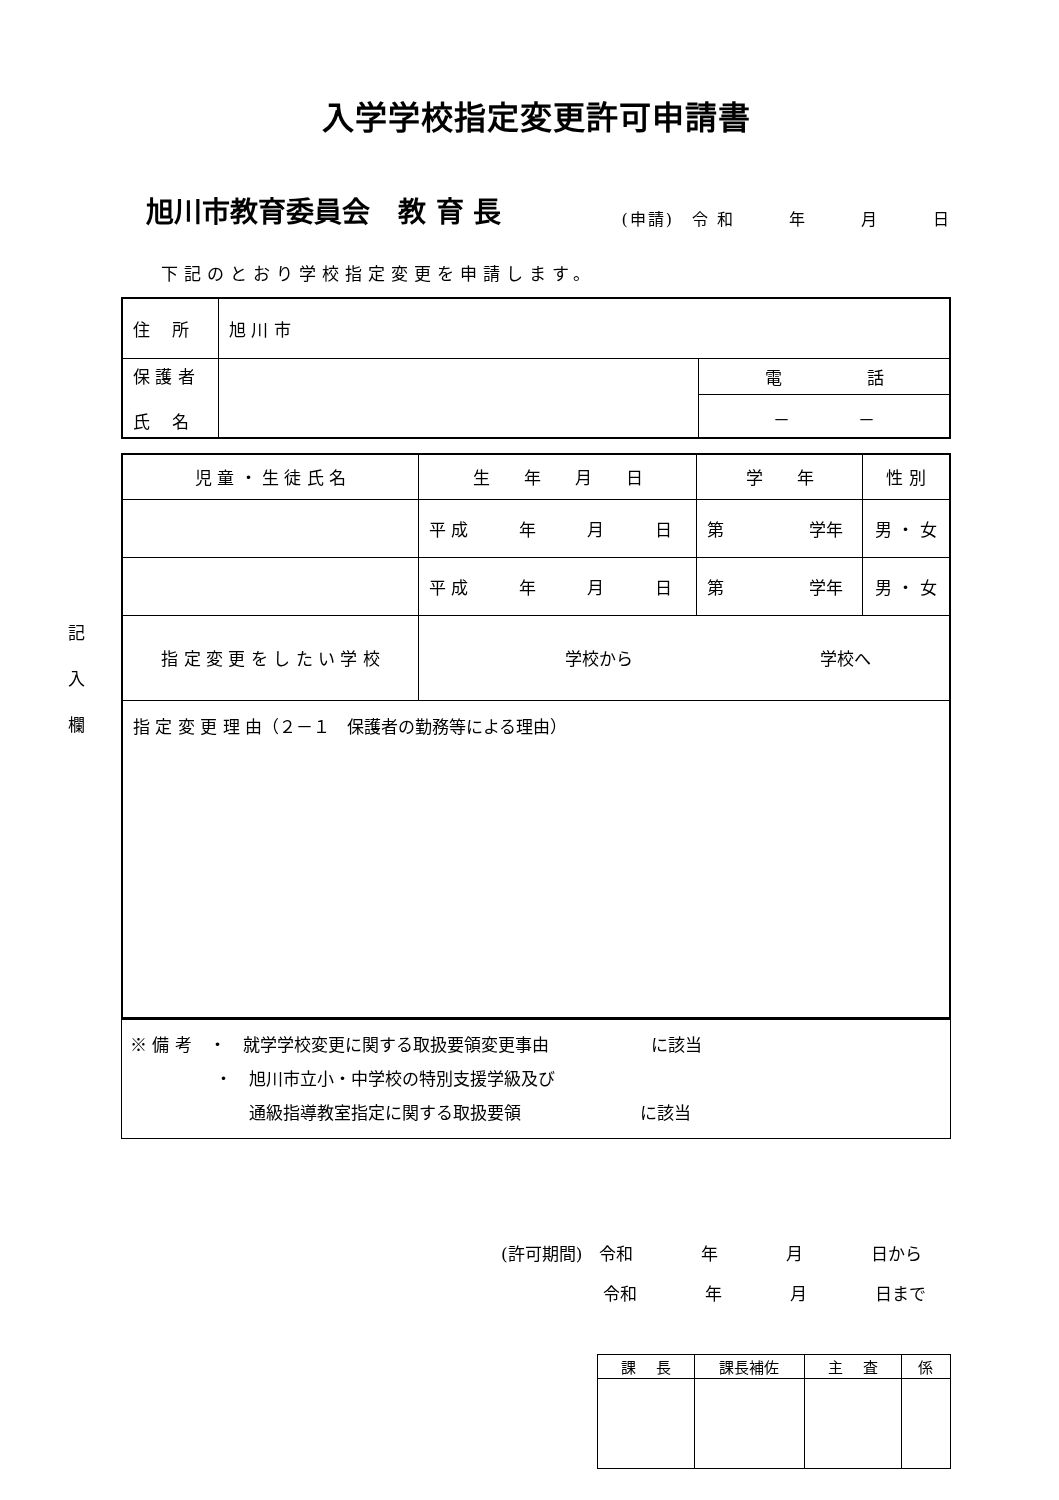入学学校指定変更許可申請書
旭川市教育委員会　教 育 長
(申請)　令 和　　　年　　　月　　　日
下記のとおり学校指定変更を申請します。
記
入
欄
| 住 所 | 旭 川 市 | |
| 保 護 者 氏 名 | | 電 話 |
| | | － － |
| 児 童 ・ 生 徒 氏 名 | 生 年 月 日 | 学 年 | 性 別 |
| | 平 成 年 月 日 | 第 学年 | 男 ・ 女 |
| | 平 成 年 月 日 | 第 学年 | 男 ・ 女 |
| 指 定 変 更 を し た い 学 校 | 学校から 学校へ | | |
| 指 定 変 更 理 由（２－１ 保護者の勤務等による理由） | | | |
| ※ 備 考 ・ 就学学校変更に関する取扱要領変更事由 に該当 ・ 旭川市立小・中学校の特別支援学級及び 通級指導教室指定に関する取扱要領 に該当 |
(許可期間)　令和　　　　年　　　　月　　　　日から
　　　　　　令和　　　　年　　　　月　　　　日まで
| 課 長 | 課長補佐 | 主 査 | 係 |